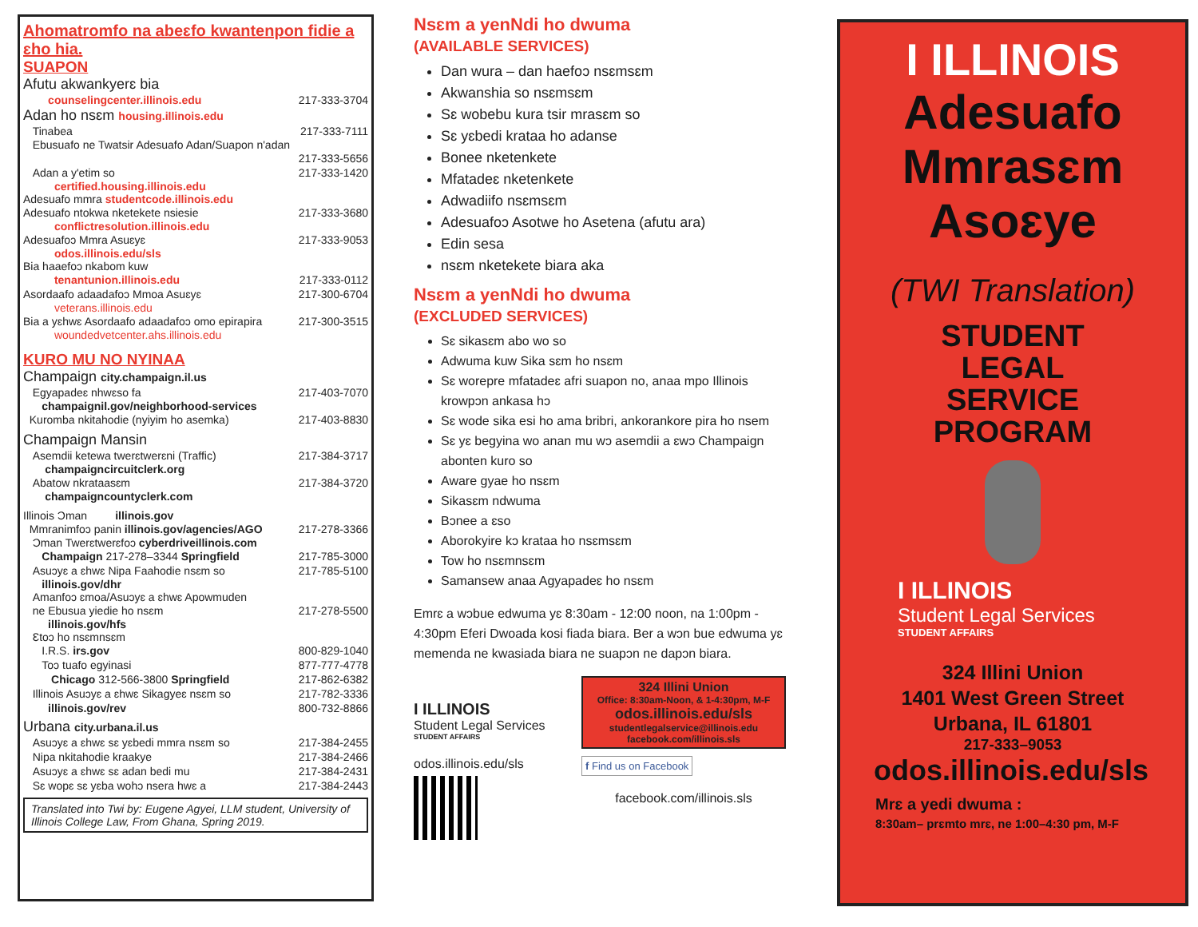Ahomatromfo na abeɛfo kwantenpon fidie a ɛho hia.
SUAPON
Afutu akwankyerɛ bia
counselingcenter.illinois.edu 217-333-3704
Adan ho nsɛm housing.illinois.edu
Tinabea 217-333-7111
Ebusuafo ne Twatsir Adesuafo Adan/Suapon n'adan
217-333-5656
Adan a y'etim so 217-333-1420
certified.housing.illinois.edu
Adesuafo mmra studentcode.illinois.edu
Adesuafo ntokwa nketekete nsiesie 217-333-3680
conflictresolution.illinois.edu
Adesuafoɔ Mmra Asuɛyɛ 217-333-9053
odos.illinois.edu/sls
Bia haaefoɔ nkabom kuw
tenantunion.illinois.edu 217-333-0112
Asordaafo adaadafoɔ Mmoa Asuɛyɛ 217-300-6704
veterans.illinois.edu
Bia a yɛhwɛ Asordaafo adaadafoɔ omo epirapira 217-300-3515
woundedvetcenter.ahs.illinois.edu
KURO MU NO NYINAA
Champaign city.champaign.il.us
Egyapadeɛ nhwɛso fa 217-403-7070
champaignil.gov/neighborhood-services
Kuromba nkitahodie (nyiyim ho asemka) 217-403-8830
Champaign Mansin
Asemdii ketewa twerɛtwerɛni (Traffic) 217-384-3717
champaigncircuitclerk.org
Abatow nkrataasɛm 217-384-3720
champaigncountyclerk.com
Illinois Ɔman illinois.gov
Mmranimfoɔ panin illinois.gov/agencies/AGO 217-278-3366
Ɔman Twerɛtwerɛfoɔ cyberdriveillinois.com
Champaign 217-278–3344 Springfield 217-785-3000
Asuɔyɛ a ɛhwɛ Nipa Faahodie nsɛm so 217-785-5100
illinois.gov/dhr
Amanfoɔ ɛmoa/Asuɔyɛ a ɛhwɛ Apowmuden
ne Ebusua yiedie ho nsɛm 217-278-5500
illinois.gov/hfs
Ɛtoɔ ho nsɛmnsɛm
I.R.S. irs.gov 800-829-1040
Toɔ tuafo egyinasi 877-777-4778
Chicago 312-566-3800 Springfield 217-862-6382
Illinois Asuɔyɛ a ɛhwɛ Sikagyeɛ nsɛm so 217-782-3336
illinois.gov/rev 800-732-8866
Urbana city.urbana.il.us
Asuɔyɛ a ɛhwɛ sɛ yɛbedi mmra nsɛm so 217-384-2455
Nipa nkitahodie kraakye 217-384-2466
Asuɔyɛ a ɛhwɛ sɛ adan bedi mu 217-384-2431
Sɛ wopɛ sɛ yɛba wohɔ nsera hwɛ a 217-384-2443
Translated into Twi by: Eugene Agyei, LLM student, University of Illinois College Law, From Ghana, Spring 2019.
Nsɛm a yenNdi ho dwuma
(AVAILABLE SERVICES)
Dan wura – dan haefoɔ nsɛmsɛm
Akwanshia so nsɛmsɛm
Sɛ wobebu kura tsir mrasɛm so
Sɛ yɛbedi krataa ho adanse
Bonee nketenkete
Mfatadeɛ nketenkete
Adwadiifo nsɛmsɛm
Adesuafoɔ Asotwe ho Asetena (afutu ara)
Edin sesa
nsɛm nketekete biara aka
Nsɛm a yenNdi ho dwuma
(EXCLUDED SERVICES)
Sɛ sikasɛm abo wo so
Adwuma kuw Sika sɛm ho nsɛm
Sɛ worepre mfatadeɛ afri suapon no, anaa mpo Illinois krowpɔn ankasa hɔ
Sɛ wode sika esi ho ama bribri, ankorankore pira ho nsem
Sɛ yɛ begyina wo anan mu wɔ asemdii a ɛwɔ Champaign abonten kuro so
Aware gyae ho nsɛm
Sikasɛm ndwuma
Bɔnee a ɛso
Aborokyire kɔ krataa ho nsɛmsɛm
Tow ho nsɛmnsɛm
Samansew anaa Agyapadeɛ ho nsɛm
Emrɛ a wɔbue edwuma yɛ 8:30am - 12:00 noon, na 1:00pm - 4:30pm Eferi Dwoada kosi fiada biara. Ber a wɔn bue edwuma yɛ memenda ne kwasiada biara ne suapɔn ne dapɔn biara.
I ILLINOIS
Student Legal Services
STUDENT AFFAIRS
odos.illinois.edu/sls
324 Illini Union
Office: 8:30am-Noon, & 1-4:30pm, M-F
odos.illinois.edu/sls
studentlegalservice@illinois.edu
facebook.com/illinois.sls
f Find us on Facebook
facebook.com/illinois.sls
I ILLINOIS
Adesuafo
Mmrasɛm
Asoɛye
(TWI Translation)
STUDENT
LEGAL
SERVICE
PROGRAM
I ILLINOIS
Student Legal Services
STUDENT AFFAIRS
324 Illini Union
1401 West Green Street
Urbana, IL 61801
217-333–9053
odos.illinois.edu/sls
Mrɛ a yedi dwuma :
8:30am– prɛmto mrɛ, ne 1:00–4:30 pm, M-F